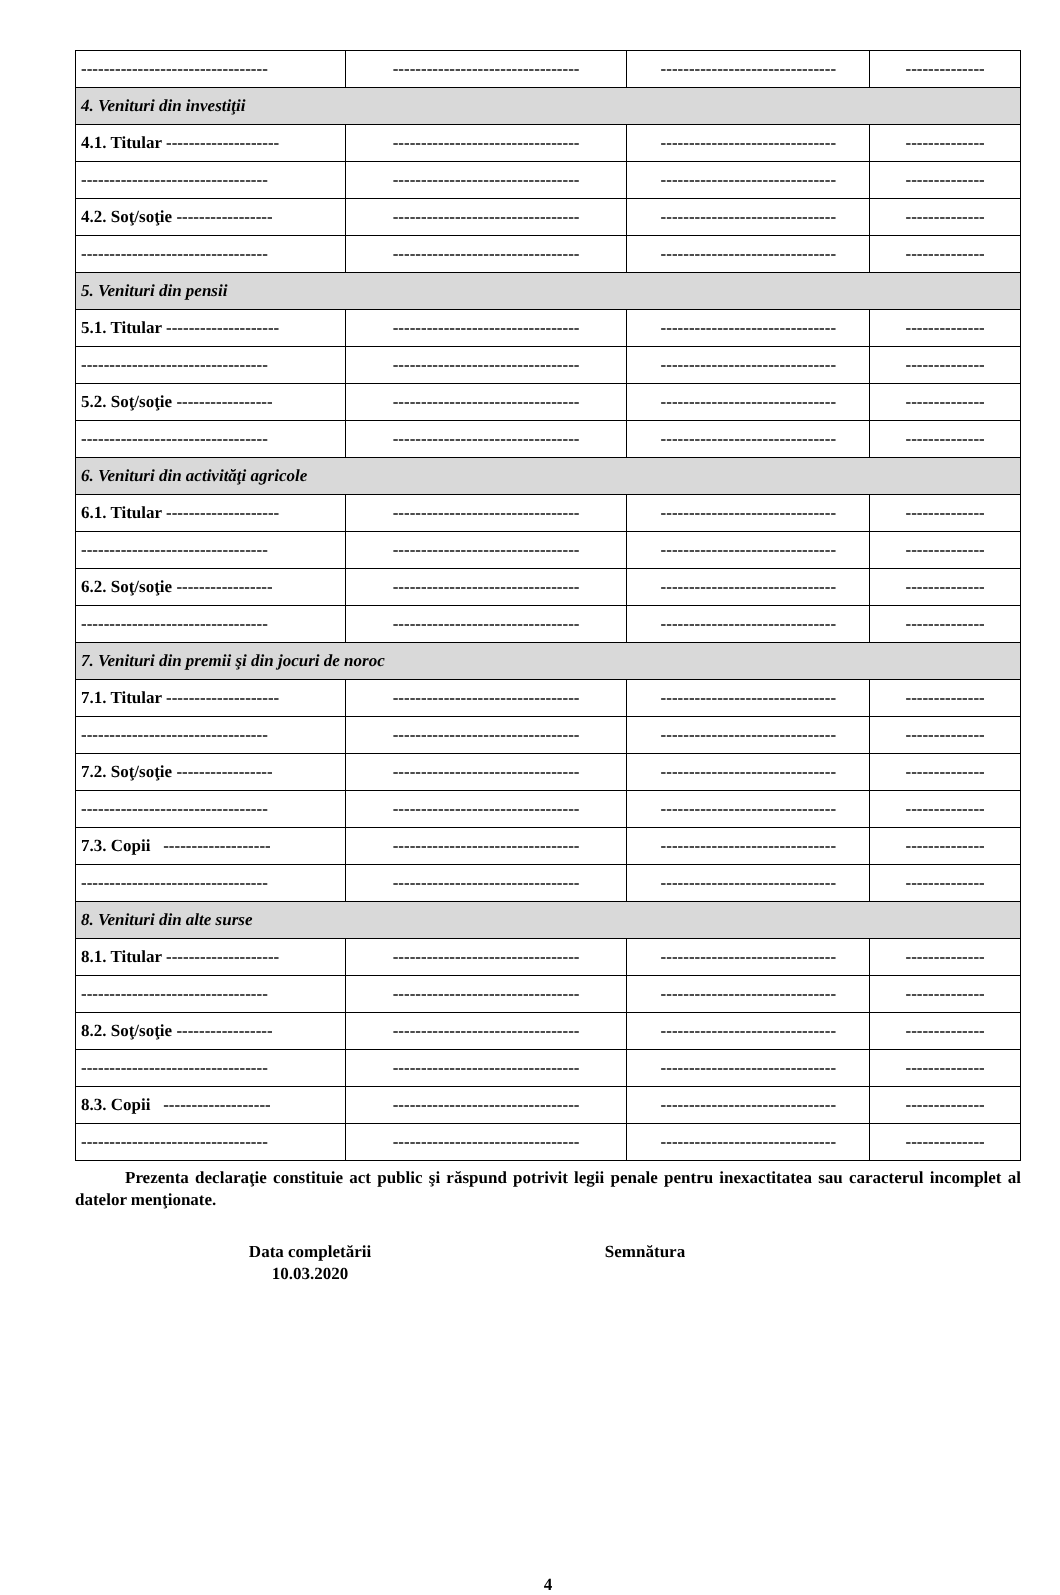| --------------------------------- | --------------------------------- | ------------------------------- | -------------- |
| 4. Venituri din investiţii | | | |
| 4.1. Titular -------------------- | --------------------------------- | ------------------------------- | -------------- |
| --------------------------------- | --------------------------------- | ------------------------------- | -------------- |
| 4.2. Soţ/soţie ----------------- | --------------------------------- | ------------------------------- | -------------- |
| --------------------------------- | --------------------------------- | ------------------------------- | -------------- |
| 5. Venituri din pensii | | | |
| 5.1. Titular -------------------- | --------------------------------- | ------------------------------- | -------------- |
| --------------------------------- | --------------------------------- | ------------------------------- | -------------- |
| 5.2. Soţ/soţie ----------------- | --------------------------------- | ------------------------------- | -------------- |
| --------------------------------- | --------------------------------- | ------------------------------- | -------------- |
| 6. Venituri din activităţi agricole | | | |
| 6.1. Titular -------------------- | --------------------------------- | ------------------------------- | -------------- |
| --------------------------------- | --------------------------------- | ------------------------------- | -------------- |
| 6.2. Soţ/soţie ----------------- | --------------------------------- | ------------------------------- | -------------- |
| --------------------------------- | --------------------------------- | ------------------------------- | -------------- |
| 7. Venituri din premii şi din jocuri de noroc | | | |
| 7.1. Titular -------------------- | --------------------------------- | ------------------------------- | -------------- |
| --------------------------------- | --------------------------------- | ------------------------------- | -------------- |
| 7.2. Soţ/soţie ----------------- | --------------------------------- | ------------------------------- | -------------- |
| --------------------------------- | --------------------------------- | ------------------------------- | -------------- |
| 7.3. Copii ------------------- | --------------------------------- | ------------------------------- | -------------- |
| --------------------------------- | --------------------------------- | ------------------------------- | -------------- |
| 8. Venituri din alte surse | | | |
| 8.1. Titular -------------------- | --------------------------------- | ------------------------------- | -------------- |
| --------------------------------- | --------------------------------- | ------------------------------- | -------------- |
| 8.2. Soţ/soţie ----------------- | --------------------------------- | ------------------------------- | -------------- |
| --------------------------------- | --------------------------------- | ------------------------------- | -------------- |
| 8.3. Copii ------------------- | --------------------------------- | ------------------------------- | -------------- |
| --------------------------------- | --------------------------------- | ------------------------------- | -------------- |
Prezenta declaraţie constituie act public şi răspund potrivit legii penale pentru inexactitatea sau caracterul incomplet al datelor menţionate.
Data completării
10.03.2020
Semnătura
4